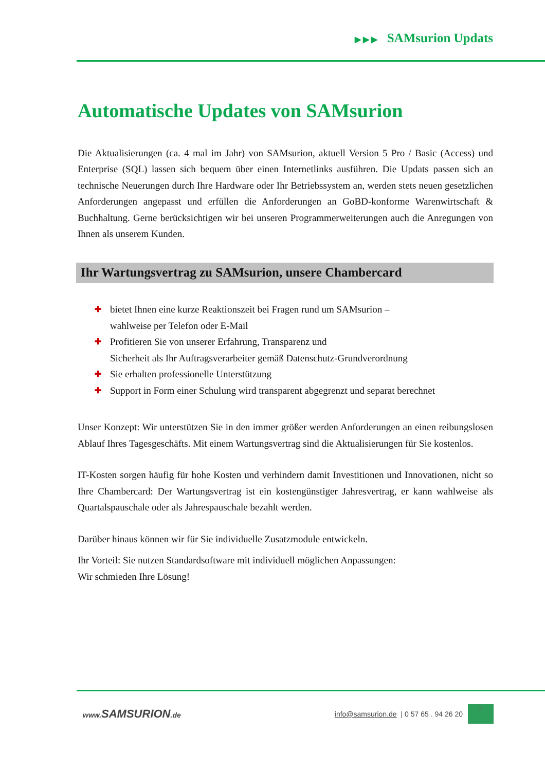▶ ▶ ▶ SAMsurion Updats
Automatische Updates von SAMsurion
Die Aktualisierungen (ca. 4 mal im Jahr) von SAMsurion, aktuell Version 5 Pro / Basic (Access) und Enterprise (SQL) lassen sich bequem über einen Internetlinks ausführen. Die Updats passen sich an technische Neuerungen durch Ihre Hardware oder Ihr Betriebssystem an, werden stets neuen gesetzlichen Anforderungen angepasst und erfüllen die Anforderungen an GoBD-konforme Warenwirtschaft & Buchhaltung. Gerne berücksichtigen wir bei unseren Programmerweiterungen auch die Anregungen von Ihnen als unserem Kunden.
Ihr Wartungsvertrag zu SAMsurion, unsere Chambercard
✚ bietet Ihnen eine kurze Reaktionszeit bei Fragen rund um SAMsurion –
wahlweise per Telefon oder E-Mail
✚ Profitieren Sie von unserer Erfahrung, Transparenz und
Sicherheit als Ihr Auftragsverarbeiter gemäß Datenschutz-Grundverordnung
✚ Sie erhalten professionelle Unterstützung
✚ Support in Form einer Schulung wird transparent abgegrenzt und separat berechnet
Unser Konzept: Wir unterstützen Sie in den immer größer werden Anforderungen an einen reibungslosen Ablauf Ihres Tagesgeschäfts. Mit einem Wartungsvertrag sind die Aktualisierungen für Sie kostenlos.
IT-Kosten sorgen häufig für hohe Kosten und verhindern damit Investitionen und Innovationen, nicht so Ihre Chambercard: Der Wartungsvertrag ist ein kostengünstiger Jahresvertrag, er kann wahlweise als Quartalspauschale oder als Jahrespauschale bezahlt werden.
Darüber hinaus können wir für Sie individuelle Zusatzmodule entwickeln.
Ihr Vorteil: Sie nutzen Standardsoftware mit individuell möglichen Anpassungen:
Wir schmieden Ihre Lösung!
www. SAMSURION.de
info@samsurion.de | 0 57 65 . 94 26 20
2